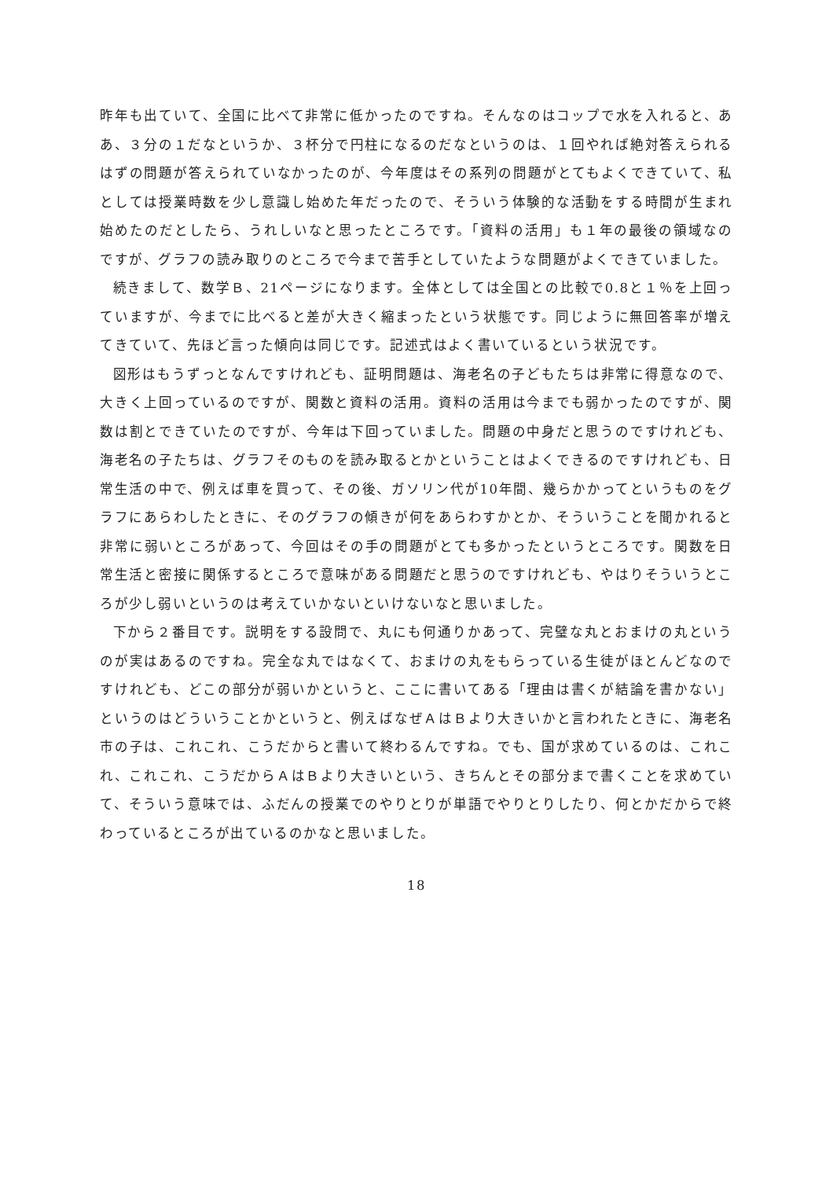昨年も出ていて、全国に比べて非常に低かったのですね。そんなのはコップで水を入れると、ああ、３分の１だなというか、３杯分で円柱になるのだなというのは、１回やれば絶対答えられるはずの問題が答えられていなかったのが、今年度はその系列の問題がとてもよくできていて、私としては授業時数を少し意識し始めた年だったので、そういう体験的な活動をする時間が生まれ始めたのだとしたら、うれしいなと思ったところです。「資料の活用」も１年の最後の領域なのですが、グラフの読み取りのところで今まで苦手としていたような問題がよくできていました。
続きまして、数学Ｂ、21ページになります。全体としては全国との比較で0.8と１％を上回っていますが、今までに比べると差が大きく縮まったという状態です。同じように無回答率が増えてきていて、先ほど言った傾向は同じです。記述式はよく書いているという状況です。
図形はもうずっとなんですけれども、証明問題は、海老名の子どもたちは非常に得意なので、大きく上回っているのですが、関数と資料の活用。資料の活用は今までも弱かったのですが、関数は割とできていたのですが、今年は下回っていました。問題の中身だと思うのですけれども、海老名の子たちは、グラフそのものを読み取るとかということはよくできるのですけれども、日常生活の中で、例えば車を買って、その後、ガソリン代が10年間、幾らかかってというものをグラフにあらわしたときに、そのグラフの傾きが何をあらわすかとか、そういうことを聞かれると非常に弱いところがあって、今回はその手の問題がとても多かったというところです。関数を日常生活と密接に関係するところで意味がある問題だと思うのですけれども、やはりそういうところが少し弱いというのは考えていかないといけないなと思いました。
下から２番目です。説明をする設問で、丸にも何通りかあって、完璧な丸とおまけの丸というのが実はあるのですね。完全な丸ではなくて、おまけの丸をもらっている生徒がほとんどなのですけれども、どこの部分が弱いかというと、ここに書いてある「理由は書くが結論を書かない」というのはどういうことかというと、例えばなぜＡはＢより大きいかと言われたときに、海老名市の子は、これこれ、こうだからと書いて終わるんですね。でも、国が求めているのは、これこれ、これこれ、こうだからＡはＢより大きいという、きちんとその部分まで書くことを求めていて、そういう意味では、ふだんの授業でのやりとりが単語でやりとりしたり、何とかだからで終わっているところが出ているのかなと思いました。
18